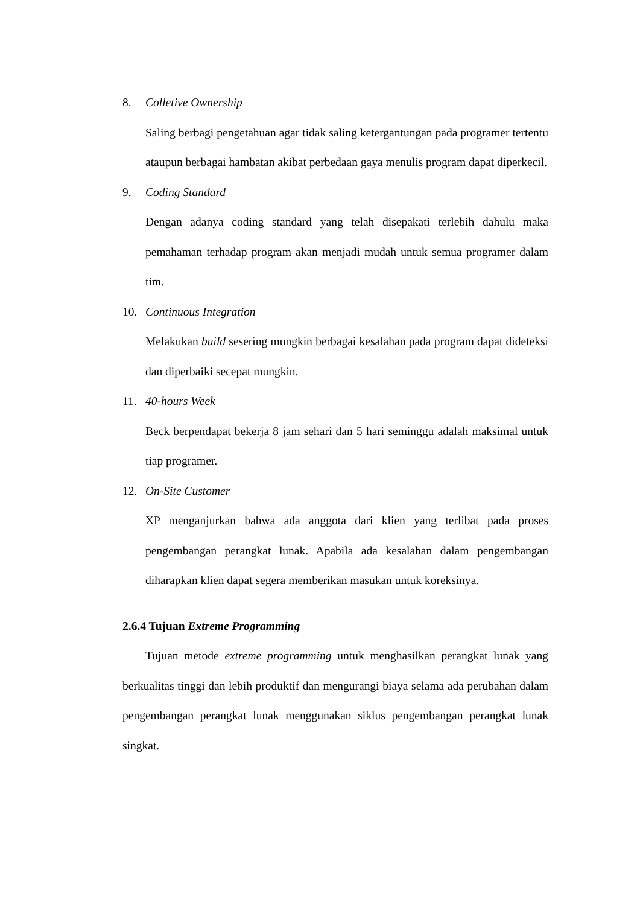8. Colletive Ownership
Saling berbagi pengetahuan agar tidak saling ketergantungan pada programer tertentu ataupun berbagai hambatan akibat perbedaan gaya menulis program dapat diperkecil.
9. Coding Standard
Dengan adanya coding standard yang telah disepakati terlebih dahulu maka pemahaman terhadap program akan menjadi mudah untuk semua programer dalam tim.
10. Continuous Integration
Melakukan build sesering mungkin berbagai kesalahan pada program dapat dideteksi dan diperbaiki secepat mungkin.
11. 40-hours Week
Beck berpendapat bekerja 8 jam sehari dan 5 hari seminggu adalah maksimal untuk tiap programer.
12. On-Site Customer
XP menganjurkan bahwa ada anggota dari klien yang terlibat pada proses pengembangan perangkat lunak. Apabila ada kesalahan dalam pengembangan diharapkan klien dapat segera memberikan masukan untuk koreksinya.
2.6.4 Tujuan Extreme Programming
Tujuan metode extreme programming untuk menghasilkan perangkat lunak yang berkualitas tinggi dan lebih produktif dan mengurangi biaya selama ada perubahan dalam pengembangan perangkat lunak menggunakan siklus pengembangan perangkat lunak singkat.